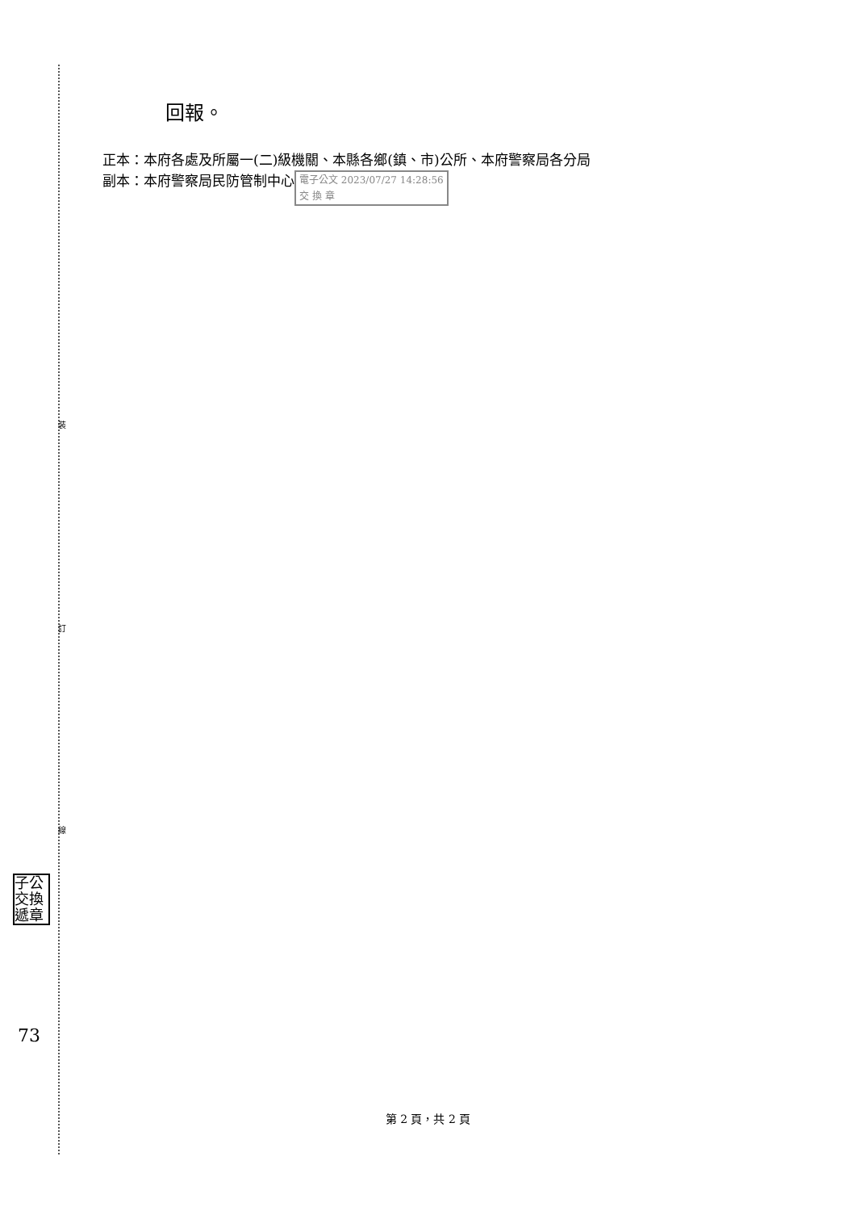裝
訂
線
回報。
正本：本府各處及所屬一(二)級機關、本縣各鄉(鎮、市)公所、本府警察局各分局
副本：本府警察局民防管制中心 電子公文 2023/07/27 14:28:56
交 換 章
子公 交換 遞章
73
第 2 頁，共 2 頁